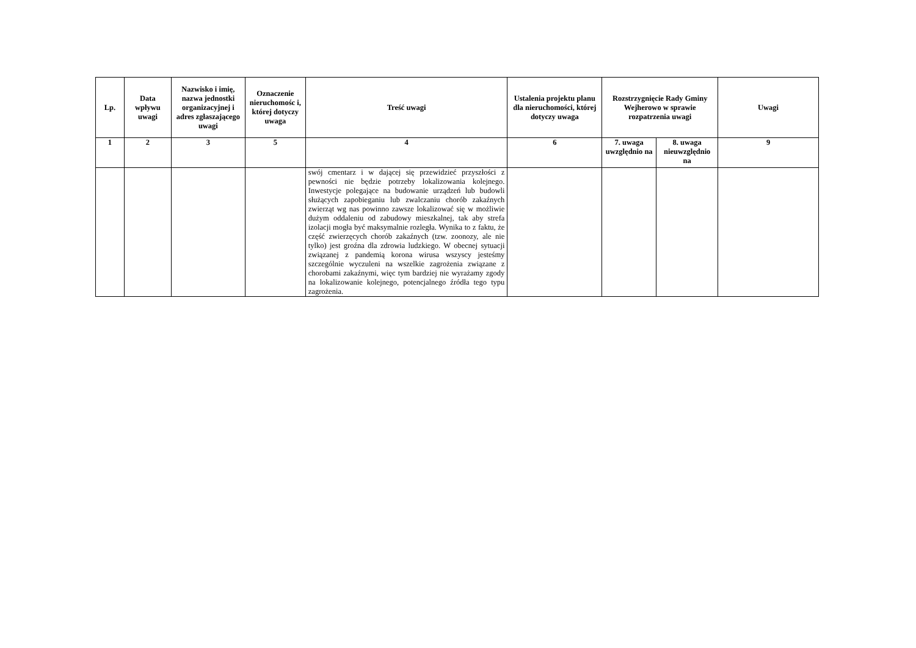| Lp. | Data wpływu uwagi | Nazwisko i imię, nazwa jednostki organizacyjnej i adres zgłaszającego uwagi | Oznaczenie nieruchomośc i, której dotyczy uwaga | Treść uwagi | Ustalenia projektu planu dla nieruchomości, której dotyczy uwaga | Rozstrzygnięcie Rady Gminy Wejherowo w sprawie rozpatrzenia uwagi | | Uwagi |
| --- | --- | --- | --- | --- | --- | --- | --- | --- |
| 1 | 2 | 3 | 5 | 4 | 6 | 7. uwaga uwzględnio na | 8. uwaga nieuwzględnio na | 9 |
| | | | | swój cmentarz i w dającej się przewidzieć przyszłości z pewności nie będzie potrzeby lokalizowania kolejnego. Inwestycje polegające na budowanie urządzeń lub budowli służących zapobieganiu lub zwalczaniu chorób zakaźnych zwierząt wg nas powinno zawsze lokalizować się w możliwie dużym oddaleniu od zabudowy mieszkalnej, tak aby strefa izolacji mogła być maksymalnie rozległa. Wynika to z faktu, że część zwierzęcych chorób zakaźnych (tzw. zoonozy, ale nie tylko) jest groźna dla zdrowia ludzkiego. W obecnej sytuacji związanej z pandemią korona wirusa wszyscy jesteśmy szczególnie wyczuleni na wszelkie zagrożenia związane z chorobami zakaźnymi, więc tym bardziej nie wyrażamy zgody na lokalizowanie kolejnego, potencjalnego źródła tego typu zagrożenia. | | | | |